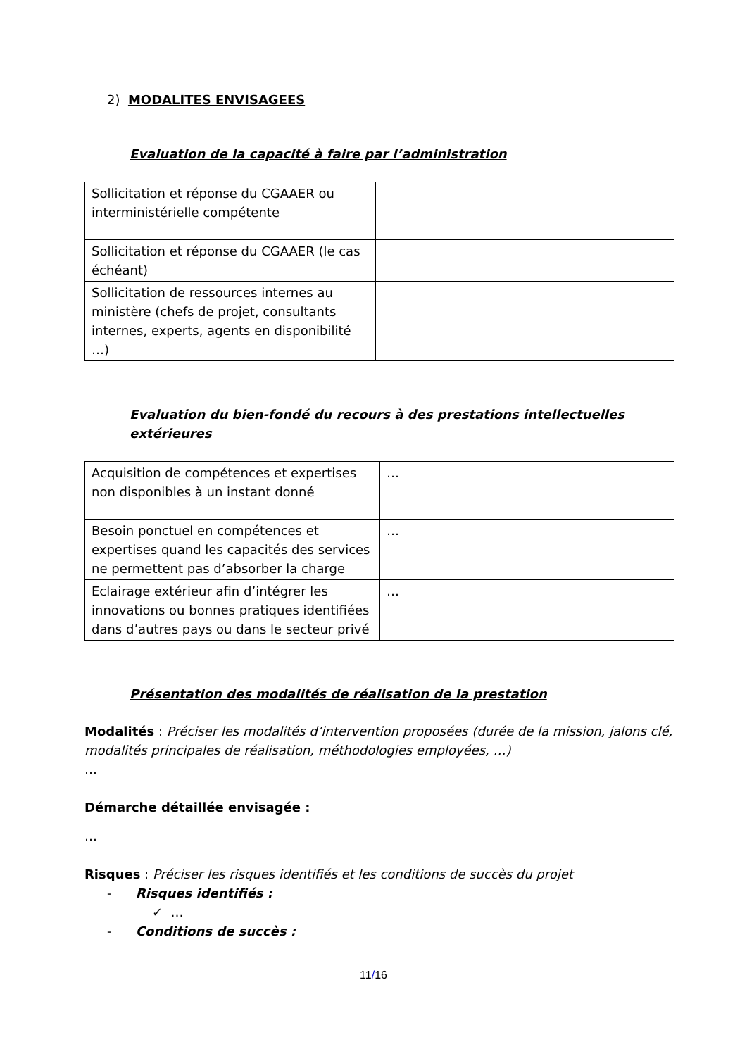2) MODALITES ENVISAGEES
Evaluation de la capacité à faire par l’administration
| Sollicitation et réponse du CGAAER ou interministérielle compétente | |
| Sollicitation et réponse du CGAAER (le cas échéant) | |
| Sollicitation de ressources internes au ministère (chefs de projet, consultants internes, experts, agents en disponibilité …) | |
Evaluation du bien-fondé du recours à des prestations intellectuelles extérieures
| Acquisition de compétences et expertises non disponibles à un instant donné | … |
| Besoin ponctuel en compétences et expertises quand les capacités des services ne permettent pas d’absorber la charge | … |
| Eclairage extérieur afin d’intégrer les innovations ou bonnes pratiques identifiées dans d’autres pays ou dans le secteur privé | … |
Présentation des modalités de réalisation de la prestation
Modalités : Préciser les modalités d’intervention proposées (durée de la mission, jalons clé, modalités principales de réalisation, méthodologies employées, …)
…
Démarche détaillée envisagée :
…
Risques : Préciser les risques identifiés et les conditions de succès du projet
- Risques identifiés :
✓ …
- Conditions de succès :
11/16